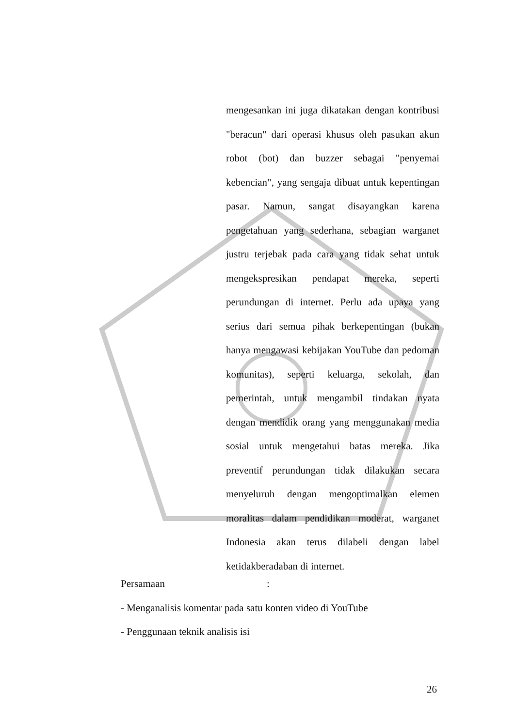mengesankan ini juga dikatakan dengan kontribusi "beracun" dari operasi khusus oleh pasukan akun robot (bot) dan buzzer sebagai "penyemai kebencian", yang sengaja dibuat untuk kepentingan pasar. Namun, sangat disayangkan karena pengetahuan yang sederhana, sebagian warganet justru terjebak pada cara yang tidak sehat untuk mengekspresikan pendapat mereka, seperti perundungan di internet. Perlu ada upaya yang serius dari semua pihak berkepentingan (bukan hanya mengawasi kebijakan YouTube dan pedoman komunitas), seperti keluarga, sekolah, dan pemerintah, untuk mengambil tindakan nyata dengan mendidik orang yang menggunakan media sosial untuk mengetahui batas mereka. Jika preventif perundungan tidak dilakukan secara menyeluruh dengan mengoptimalkan elemen moralitas dalam pendidikan moderat, warganet Indonesia akan terus dilabeli dengan label ketidakberadaban di internet.
Persamaan :
- Menganalisis komentar pada satu konten video di YouTube
- Penggunaan teknik analisis isi
26